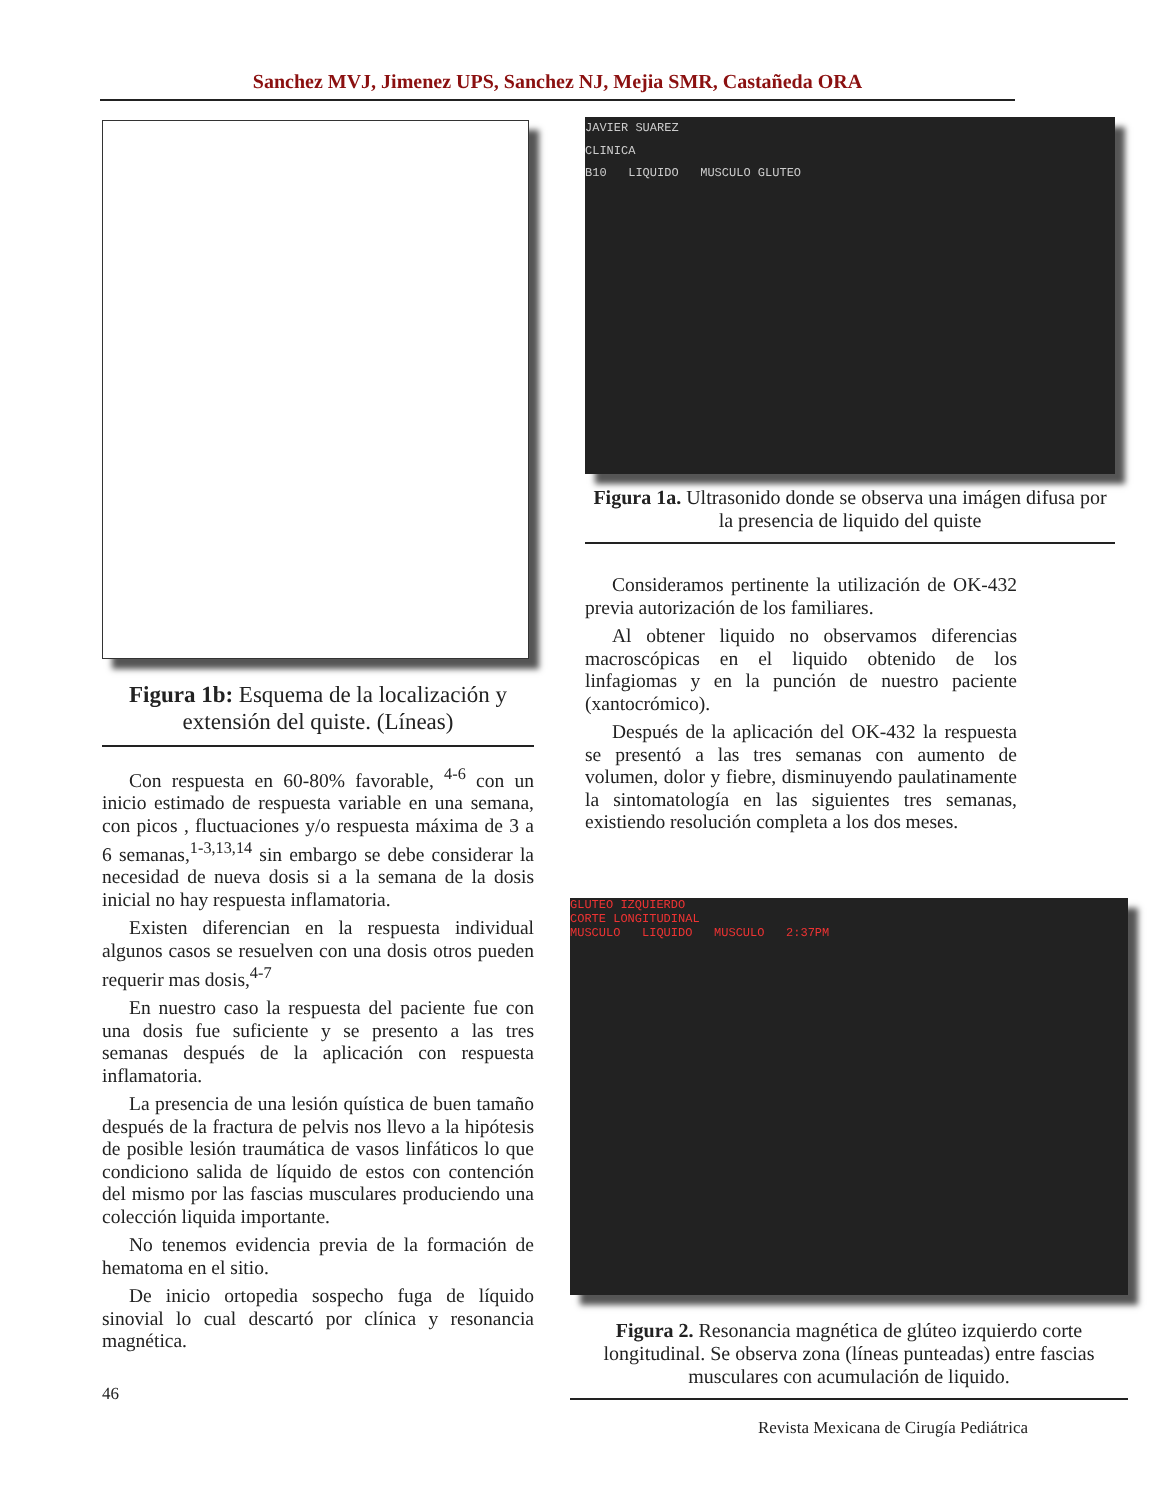Sanchez MVJ, Jimenez UPS, Sanchez NJ, Mejia SMR, Castañeda ORA
Figura 1b: Esquema de la localización y extensión del quiste. (Líneas)
Con respuesta en 60-80% favorable, <sup>4-6</sup> con un inicio estimado de respuesta variable en una semana, con picos , fluctuaciones y/o respuesta máxima de 3 a 6 semanas,<sup>1-3,13,14</sup> sin embargo se debe considerar la necesidad de nueva dosis si a la semana de la dosis inicial no hay respuesta inflamatoria.
Existen diferencian en la respuesta individual algunos casos se resuelven con una dosis otros pueden requerir mas dosis,<sup>4-7</sup>
En nuestro caso la respuesta del paciente fue con una dosis fue suficiente y se presento a las tres semanas después de la aplicación con respuesta inflamatoria.
La presencia de una lesión quística de buen tamaño después de la fractura de pelvis nos llevo a la hipótesis de posible lesión traumática de vasos linfáticos lo que condiciono salida de líquido de estos con contención del mismo por las fascias musculares produciendo una colección liquida importante.
No tenemos evidencia previa de la formación de hematoma en el sitio.
De inicio ortopedia sospecho fuga de líquido sinovial lo cual descartó por clínica y resonancia magnética.
46
JAVIER SUAREZ
CLINICA
B10 LIQUIDO MUSCULO GLUTEO
Figura 1a. Ultrasonido donde se observa una imágen difusa por la presencia de liquido del quiste
Consideramos pertinente la utilización de OK-432 previa autorización de los familiares.
Al obtener liquido no observamos diferencias macroscópicas en el liquido obtenido de los linfagiomas y en la punción de nuestro paciente (xantocrómico).
Después de la aplicación del OK-432 la respuesta se presentó a las tres semanas con aumento de volumen, dolor y fiebre, disminuyendo paulatinamente la sintomatología en las siguientes tres semanas, existiendo resolución completa a los dos meses.
GLUTEO IZQUIERDO
CORTE LONGITUDINAL
MUSCULO LIQUIDO MUSCULO 2:37PM
Figura 2. Resonancia magnética de glúteo izquierdo corte longitudinal. Se observa zona (líneas punteadas) entre fascias musculares con acumulación de liquido.
Revista Mexicana de Cirugía Pediátrica